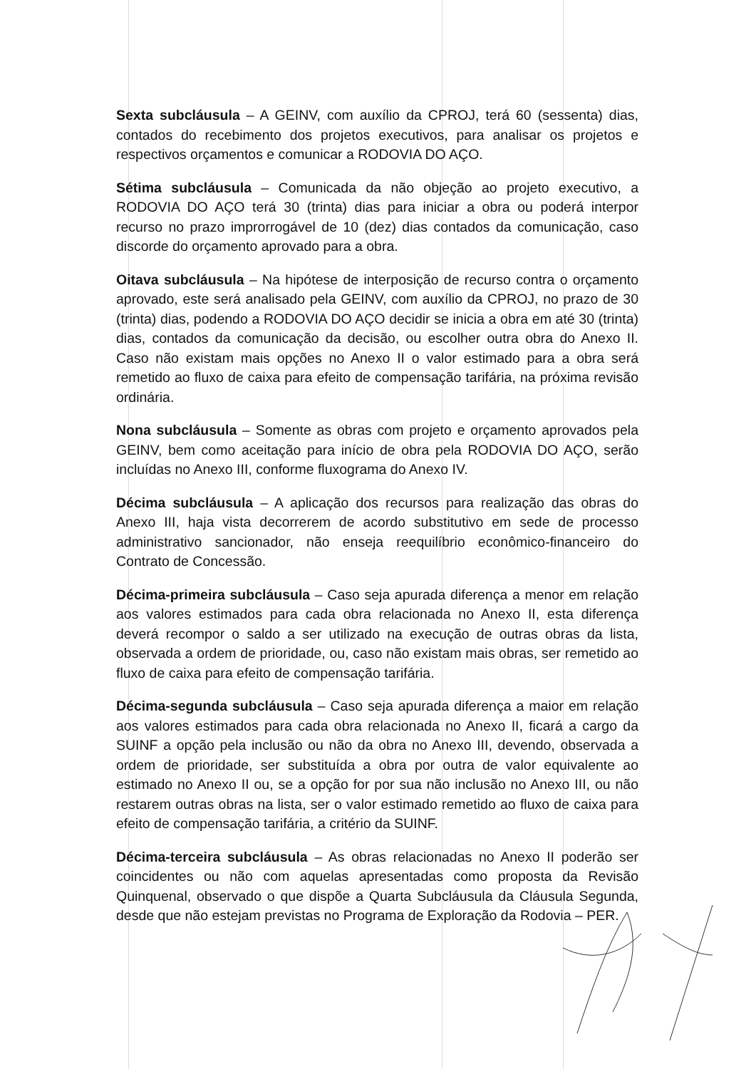Sexta subcláusula – A GEINV, com auxílio da CPROJ, terá 60 (sessenta) dias, contados do recebimento dos projetos executivos, para analisar os projetos e respectivos orçamentos e comunicar a RODOVIA DO AÇO.
Sétima subcláusula – Comunicada da não objeção ao projeto executivo, a RODOVIA DO AÇO terá 30 (trinta) dias para iniciar a obra ou poderá interpor recurso no prazo improrrogável de 10 (dez) dias contados da comunicação, caso discorde do orçamento aprovado para a obra.
Oitava subcláusula – Na hipótese de interposição de recurso contra o orçamento aprovado, este será analisado pela GEINV, com auxílio da CPROJ, no prazo de 30 (trinta) dias, podendo a RODOVIA DO AÇO decidir se inicia a obra em até 30 (trinta) dias, contados da comunicação da decisão, ou escolher outra obra do Anexo II. Caso não existam mais opções no Anexo II o valor estimado para a obra será remetido ao fluxo de caixa para efeito de compensação tarifária, na próxima revisão ordinária.
Nona subcláusula – Somente as obras com projeto e orçamento aprovados pela GEINV, bem como aceitação para início de obra pela RODOVIA DO AÇO, serão incluídas no Anexo III, conforme fluxograma do Anexo IV.
Décima subcláusula – A aplicação dos recursos para realização das obras do Anexo III, haja vista decorrerem de acordo substitutivo em sede de processo administrativo sancionador, não enseja reequilíbrio econômico-financeiro do Contrato de Concessão.
Décima-primeira subcláusula – Caso seja apurada diferença a menor em relação aos valores estimados para cada obra relacionada no Anexo II, esta diferença deverá recompor o saldo a ser utilizado na execução de outras obras da lista, observada a ordem de prioridade, ou, caso não existam mais obras, ser remetido ao fluxo de caixa para efeito de compensação tarifária.
Décima-segunda subcláusula – Caso seja apurada diferença a maior em relação aos valores estimados para cada obra relacionada no Anexo II, ficará a cargo da SUINF a opção pela inclusão ou não da obra no Anexo III, devendo, observada a ordem de prioridade, ser substituída a obra por outra de valor equivalente ao estimado no Anexo II ou, se a opção for por sua não inclusão no Anexo III, ou não restarem outras obras na lista, ser o valor estimado remetido ao fluxo de caixa para efeito de compensação tarifária, a critério da SUINF.
Décima-terceira subcláusula – As obras relacionadas no Anexo II poderão ser coincidentes ou não com aquelas apresentadas como proposta da Revisão Quinquenal, observado o que dispõe a Quarta Subcláusula da Cláusula Segunda, desde que não estejam previstas no Programa de Exploração da Rodovia – PER.